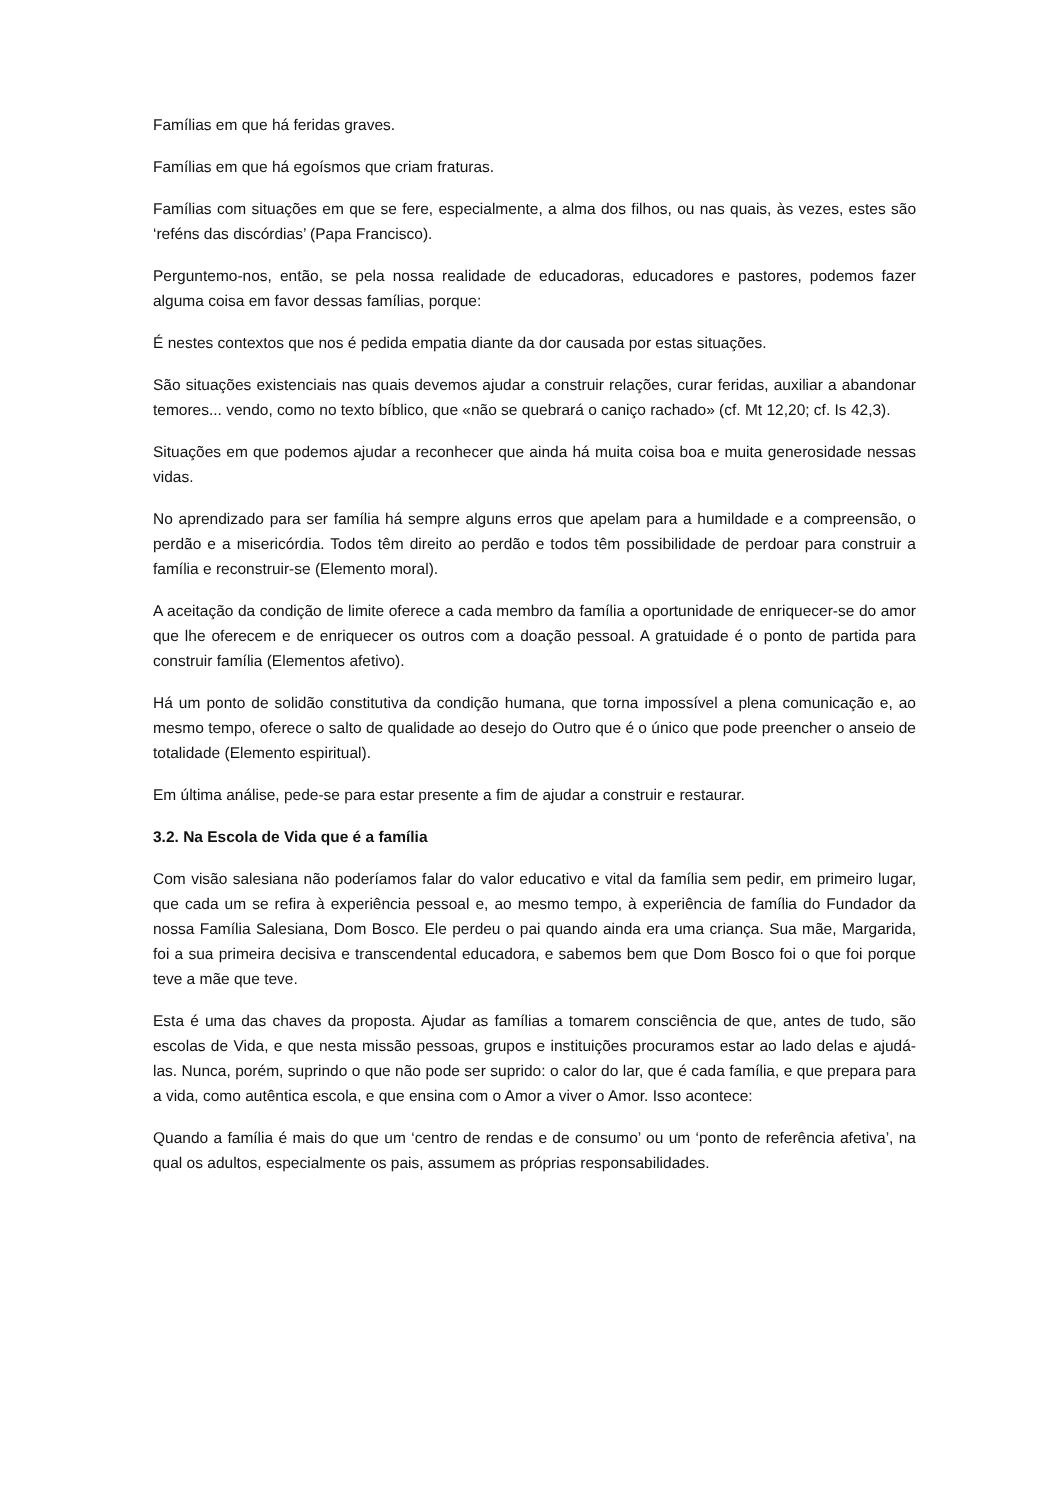Famílias em que há feridas graves.
Famílias em que há egoísmos que criam fraturas.
Famílias com situações em que se fere, especialmente, a alma dos filhos, ou nas quais, às vezes, estes são ‘reféns das discórdias’ (Papa Francisco).
Perguntemo-nos, então, se pela nossa realidade de educadoras, educadores e pastores, podemos fazer alguma coisa em favor dessas famílias, porque:
É nestes contextos que nos é pedida empatia diante da dor causada por estas situações.
São situações existenciais nas quais devemos ajudar a construir relações, curar feridas, auxiliar a abandonar temores... vendo, como no texto bíblico, que «não se quebrará o caniço rachado» (cf. Mt 12,20; cf. Is 42,3).
Situações em que podemos ajudar a reconhecer que ainda há muita coisa boa e muita generosidade nessas vidas.
No aprendizado para ser família há sempre alguns erros que apelam para a humildade e a compreensão, o perdão e a misericórdia. Todos têm direito ao perdão e todos têm possibilidade de perdoar para construir a família e reconstruir-se (Elemento moral).
A aceitação da condição de limite oferece a cada membro da família a oportunidade de enriquecer-se do amor que lhe oferecem e de enriquecer os outros com a doação pessoal. A gratuidade é o ponto de partida para construir família (Elementos afetivo).
Há um ponto de solidão constitutiva da condição humana, que torna impossível a plena comunicação e, ao mesmo tempo, oferece o salto de qualidade ao desejo do Outro que é o único que pode preencher o anseio de totalidade (Elemento espiritual).
Em última análise, pede-se para estar presente a fim de ajudar a construir e restaurar.
3.2. Na Escola de Vida que é a família
Com visão salesiana não poderíamos falar do valor educativo e vital da família sem pedir, em primeiro lugar, que cada um se refira à experiência pessoal e, ao mesmo tempo, à experiência de família do Fundador da nossa Família Salesiana, Dom Bosco. Ele perdeu o pai quando ainda era uma criança. Sua mãe, Margarida, foi a sua primeira decisiva e transcendental educadora, e sabemos bem que Dom Bosco foi o que foi porque teve a mãe que teve.
Esta é uma das chaves da proposta. Ajudar as famílias a tomarem consciência de que, antes de tudo, são escolas de Vida, e que nesta missão pessoas, grupos e instituições procuramos estar ao lado delas e ajudá-las. Nunca, porém, suprindo o que não pode ser suprido: o calor do lar, que é cada família, e que prepara para a vida, como autêntica escola, e que ensina com o Amor a viver o Amor. Isso acontece:
Quando a família é mais do que um ‘centro de rendas e de consumo’ ou um ‘ponto de referência afetiva’, na qual os adultos, especialmente os pais, assumem as próprias responsabilidades.